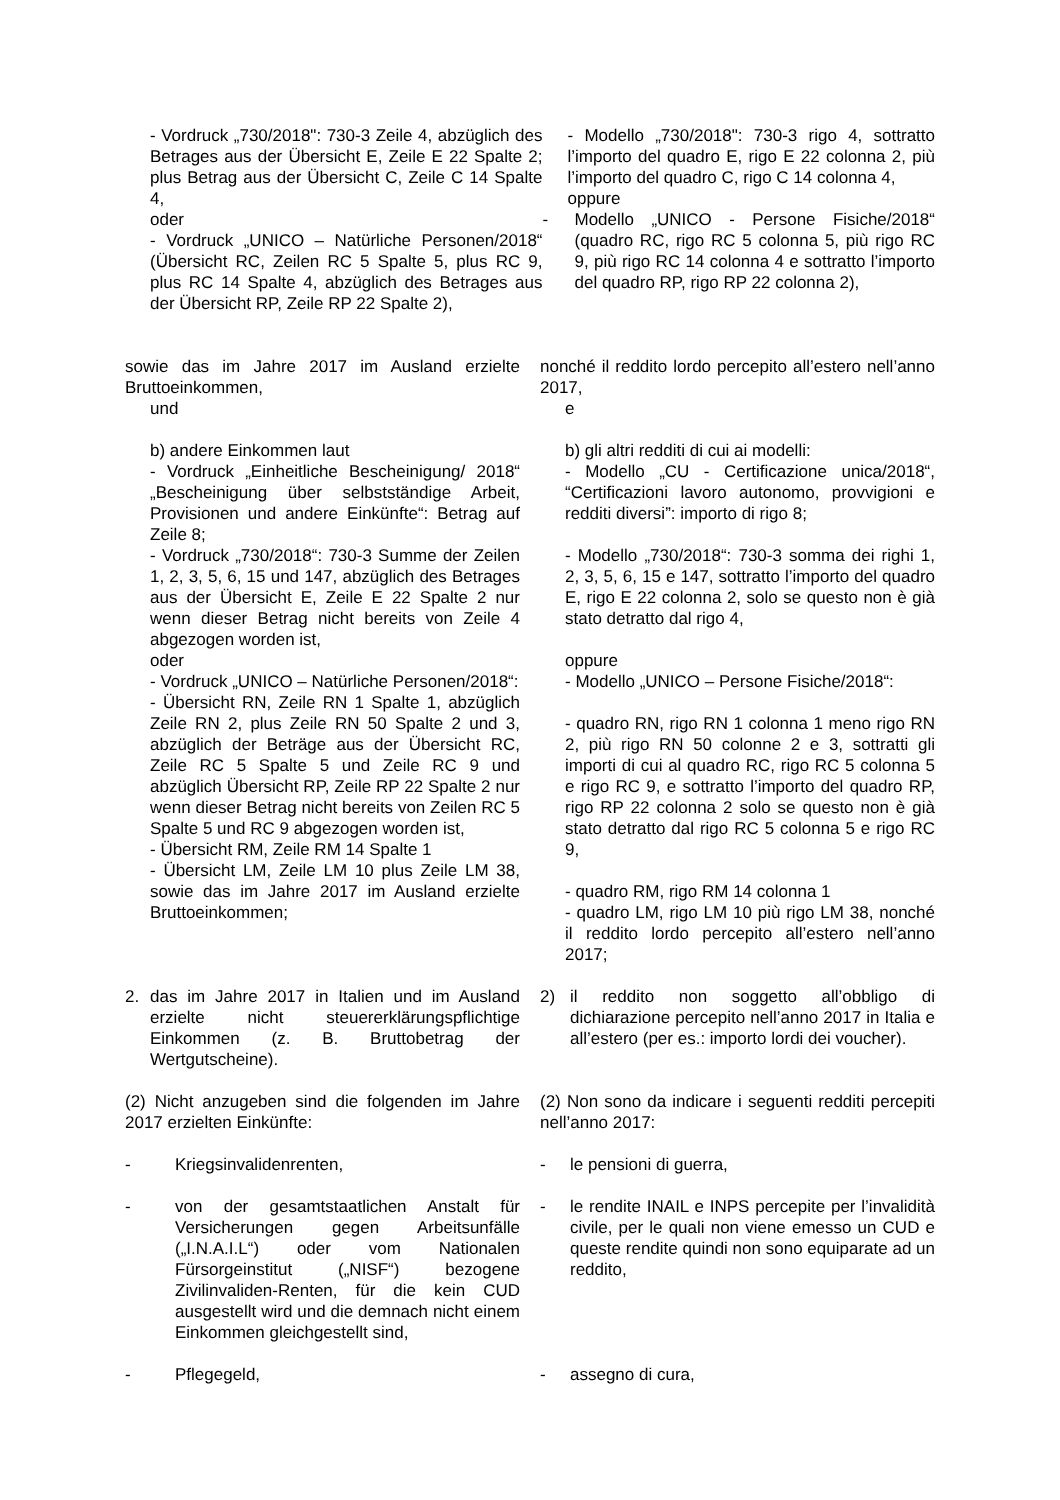- Vordruck „730/2018": 730-3 Zeile 4, abzüglich des Betrages aus der Übersicht E, Zeile E 22 Spalte 2; plus Betrag aus der Übersicht C, Zeile C 14 Spalte 4,
oder
- Vordruck „UNICO – Natürliche Personen/2018“ (Übersicht RC, Zeilen RC 5 Spalte 5, plus RC 9, plus RC 14 Spalte 4, abzüglich des Betrages aus der Übersicht RP, Zeile RP 22 Spalte 2),
- Modello „730/2018": 730-3 rigo 4, sottratto l’importo del quadro E, rigo E 22 colonna 2, più l’importo del quadro C, rigo C 14 colonna 4,
oppure
- Modello „UNICO - Persone Fisiche/2018“ (quadro RC, rigo RC 5 colonna 5, più rigo RC 9, più rigo RC 14 colonna 4 e sottratto l’importo del quadro RP, rigo RP 22 colonna 2),
sowie das im Jahre 2017 im Ausland erzielte Bruttoeinkommen,
und
b) andere Einkommen laut
- Vordruck „Einheitliche Bescheinigung/ 2018“ „Bescheinigung über selbstständige Arbeit, Provisionen und andere Einkünfte“: Betrag auf Zeile 8;
- Vordruck „730/2018“: 730-3 Summe der Zeilen 1, 2, 3, 5, 6, 15 und 147, abzüglich des Betrages aus der Übersicht E, Zeile E 22 Spalte 2 nur wenn dieser Betrag nicht bereits von Zeile 4 abgezogen worden ist,
oder
- Vordruck „UNICO – Natürliche Personen/2018“:
- Übersicht RN, Zeile RN 1 Spalte 1, abzüglich Zeile RN 2, plus Zeile RN 50 Spalte 2 und 3, abzüglich der Beträge aus der Übersicht RC, Zeile RC 5 Spalte 5 und Zeile RC 9 und abzüglich Übersicht RP, Zeile RP 22 Spalte 2 nur wenn dieser Betrag nicht bereits von Zeilen RC 5 Spalte 5 und RC 9 abgezogen worden ist,
- Übersicht RM, Zeile RM 14 Spalte 1
- Übersicht LM, Zeile LM 10 plus Zeile LM 38, sowie das im Jahre 2017 im Ausland erzielte Bruttoeinkommen;
nonché il reddito lordo percepito all’estero nell’anno 2017,
e
b) gli altri redditi di cui ai modelli:
- Modello „CU - Certificazione unica/2018“, “Certificazioni lavoro autonomo, provvigioni e redditi diversi”: importo di rigo 8;
- Modello „730/2018“: 730-3 somma dei righi 1, 2, 3, 5, 6, 15 e 147, sottratto l’importo del quadro E, rigo E 22 colonna 2, solo se questo non è già stato detratto dal rigo 4,
oppure
- Modello „UNICO – Persone Fisiche/2018“:
- quadro RN, rigo RN 1 colonna 1 meno rigo RN 2, più rigo RN 50 colonne 2 e 3, sottratti gli importi di cui al quadro RC, rigo RC 5 colonna 5 e rigo RC 9, e sottratto l’importo del quadro RP, rigo RP 22 colonna 2 solo se questo non è già stato detratto dal rigo RC 5 colonna 5 e rigo RC 9,
- quadro RM, rigo RM 14 colonna 1
- quadro LM, rigo LM 10 più rigo LM 38, nonché il reddito lordo percepito all’estero nell’anno 2017;
2. das im Jahre 2017 in Italien und im Ausland erzielte nicht steuererklärungspflichtige Einkommen (z. B. Bruttobetrag der Wertgutscheine).
2) il reddito non soggetto all’obbligo di dichiarazione percepito nell’anno 2017 in Italia e all’estero (per es.: importo lordi dei voucher).
(2) Nicht anzugeben sind die folgenden im Jahre 2017 erzielten Einkünfte:
(2) Non sono da indicare i seguenti redditi percepiti nell’anno 2017:
- Kriegsinvalidenrenten, - le pensioni di guerra,
- von der gesamtstaatlichen Anstalt für Versicherungen gegen Arbeitsunfälle („I.N.A.I.L“) oder vom Nationalen Fürsorgeinstitut („NISF“) bezogene Zivilinvaliden-Renten, für die kein CUD ausgestellt wird und die demnach nicht einem Einkommen gleichgestellt sind,
- le rendite INAIL e INPS percepite per l’invalidità civile, per le quali non viene emesso un CUD e queste rendite quindi non sono equiparate ad un reddito,
- Pflegegeld, - assegno di cura,